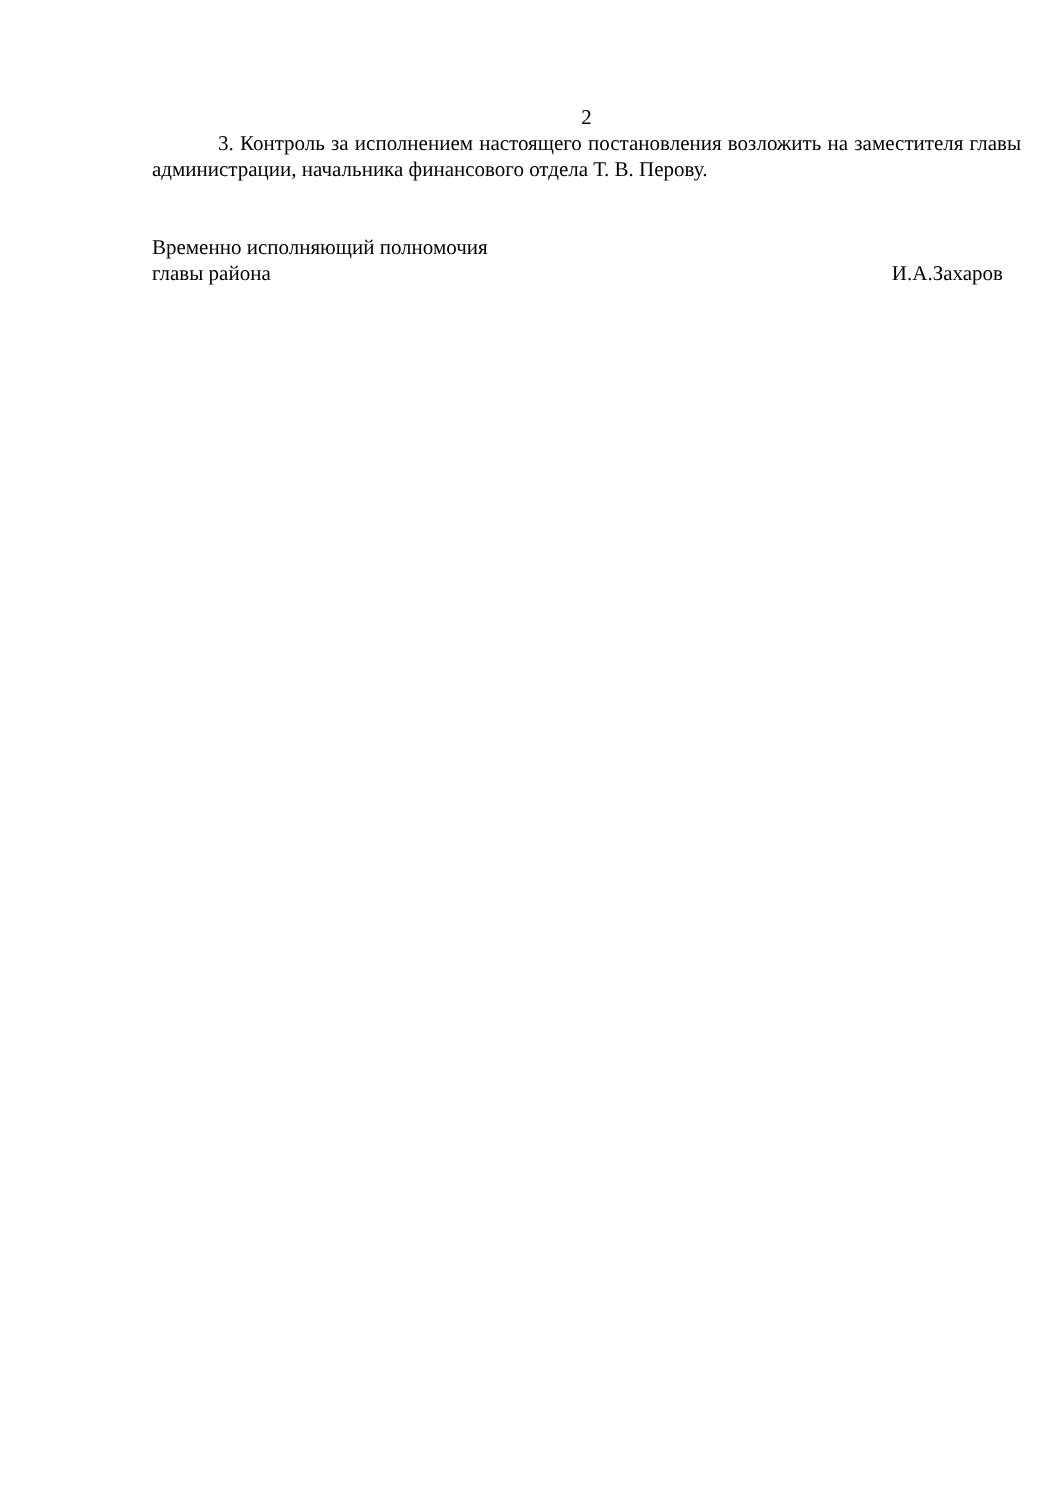2
3. Контроль за исполнением настоящего постановления возложить на заместителя главы администрации, начальника финансового отдела Т. В. Перову.
Временно исполняющий полномочия
главы района И.А.Захаров